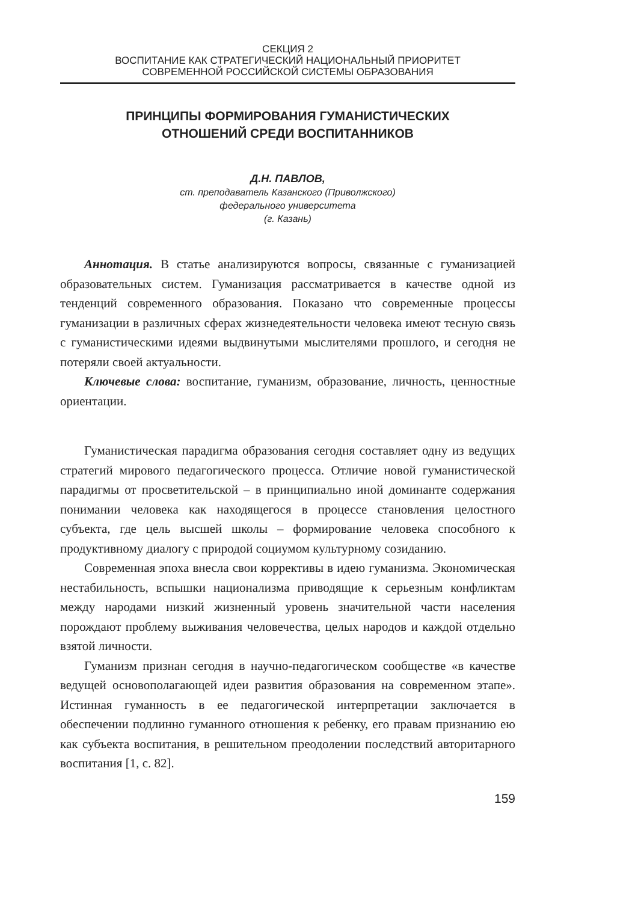СЕКЦИЯ 2
ВОСПИТАНИЕ КАК СТРАТЕГИЧЕСКИЙ НАЦИОНАЛЬНЫЙ ПРИОРИТЕТ
СОВРЕМЕННОЙ РОССИЙСКОЙ СИСТЕМЫ ОБРАЗОВАНИЯ
ПРИНЦИПЫ ФОРМИРОВАНИЯ ГУМАНИСТИЧЕСКИХ
ОТНОШЕНИЙ СРЕДИ ВОСПИТАННИКОВ
Д.Н. ПАВЛОВ,
ст. преподаватель Казанского (Приволжского)
федерального университета
(г. Казань)
Аннотация. В статье анализируются вопросы, связанные с гуманизацией образовательных систем. Гуманизация рассматривается в качестве одной из тенденций современного образования. Показано что современные процессы гуманизации в различных сферах жизнедеятельности человека имеют тесную связь с гуманистическими идеями выдвинутыми мыслителями прошлого, и сегодня не потеряли своей актуальности.
Ключевые слова: воспитание, гуманизм, образование, личность, ценностные ориентации.
Гуманистическая парадигма образования сегодня составляет одну из ведущих стратегий мирового педагогического процесса. Отличие новой гуманистической парадигмы от просветительской – в принципиально иной доминанте содержания понимании человека как находящегося в процессе становления целостного субъекта, где цель высшей школы – формирование человека способного к продуктивному диалогу с природой социумом культурному созиданию.
Современная эпоха внесла свои коррективы в идею гуманизма. Экономическая нестабильность, вспышки национализма приводящие к серьезным конфликтам между народами низкий жизненный уровень значительной части населения порождают проблему выживания человечества, целых народов и каждой отдельно взятой личности.
Гуманизм признан сегодня в научно-педагогическом сообществе «в качестве ведущей основополагающей идеи развития образования на современном этапе». Истинная гуманность в ее педагогической интерпретации заключается в обеспечении подлинно гуманного отношения к ребенку, его правам признанию ею как субъекта воспитания, в решительном преодолении последствий авторитарного воспитания [1, с. 82].
159